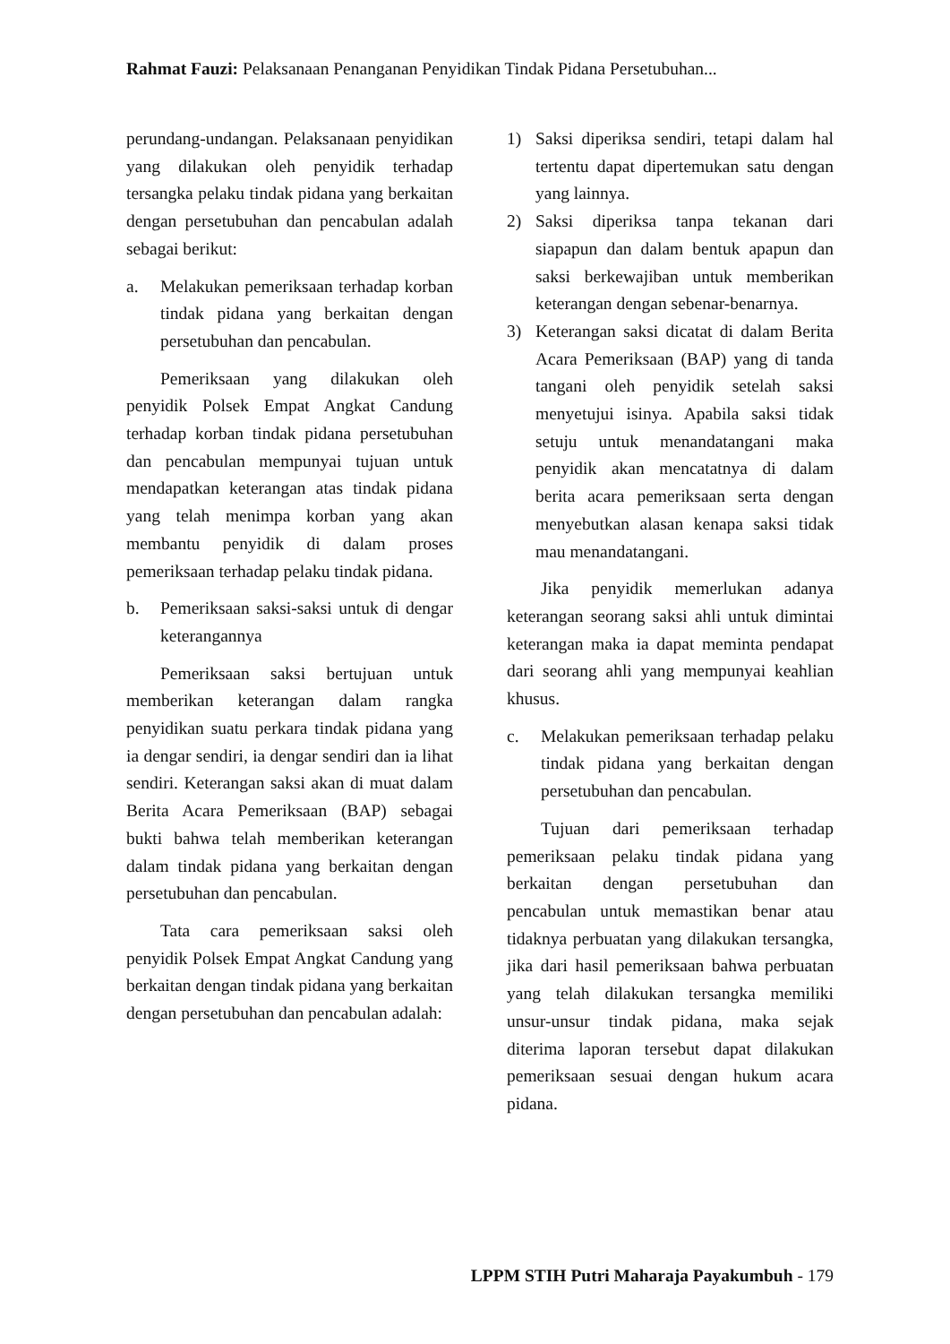Rahmat Fauzi: Pelaksanaan Penanganan Penyidikan Tindak Pidana Persetubuhan...
perundang-undangan. Pelaksanaan penyidikan yang dilakukan oleh penyidik terhadap tersangka pelaku tindak pidana yang berkaitan dengan persetubuhan dan pencabulan adalah sebagai berikut:
a. Melakukan pemeriksaan terhadap korban tindak pidana yang berkaitan dengan persetubuhan dan pencabulan.
Pemeriksaan yang dilakukan oleh penyidik Polsek Empat Angkat Candung terhadap korban tindak pidana persetubuhan dan pencabulan mempunyai tujuan untuk mendapatkan keterangan atas tindak pidana yang telah menimpa korban yang akan membantu penyidik di dalam proses pemeriksaan terhadap pelaku tindak pidana.
b. Pemeriksaan saksi-saksi untuk di dengar keterangannya
Pemeriksaan saksi bertujuan untuk memberikan keterangan dalam rangka penyidikan suatu perkara tindak pidana yang ia dengar sendiri, ia dengar sendiri dan ia lihat sendiri. Keterangan saksi akan di muat dalam Berita Acara Pemeriksaan (BAP) sebagai bukti bahwa telah memberikan keterangan dalam tindak pidana yang berkaitan dengan persetubuhan dan pencabulan.
Tata cara pemeriksaan saksi oleh penyidik Polsek Empat Angkat Candung yang berkaitan dengan tindak pidana yang berkaitan dengan persetubuhan dan pencabulan adalah:
1) Saksi diperiksa sendiri, tetapi dalam hal tertentu dapat dipertemukan satu dengan yang lainnya.
2) Saksi diperiksa tanpa tekanan dari siapapun dan dalam bentuk apapun dan saksi berkewajiban untuk memberikan keterangan dengan sebenar-benarnya.
3) Keterangan saksi dicatat di dalam Berita Acara Pemeriksaan (BAP) yang di tanda tangani oleh penyidik setelah saksi menyetujui isinya. Apabila saksi tidak setuju untuk menandatangani maka penyidik akan mencatatnya di dalam berita acara pemeriksaan serta dengan menyebutkan alasan kenapa saksi tidak mau menandatangani.
Jika penyidik memerlukan adanya keterangan seorang saksi ahli untuk dimintai keterangan maka ia dapat meminta pendapat dari seorang ahli yang mempunyai keahlian khusus.
c. Melakukan pemeriksaan terhadap pelaku tindak pidana yang berkaitan dengan persetubuhan dan pencabulan.
Tujuan dari pemeriksaan terhadap pemeriksaan pelaku tindak pidana yang berkaitan dengan persetubuhan dan pencabulan untuk memastikan benar atau tidaknya perbuatan yang dilakukan tersangka, jika dari hasil pemeriksaan bahwa perbuatan yang telah dilakukan tersangka memiliki unsur-unsur tindak pidana, maka sejak diterima laporan tersebut dapat dilakukan pemeriksaan sesuai dengan hukum acara pidana.
LPPM STIH Putri Maharaja Payakumbuh - 179